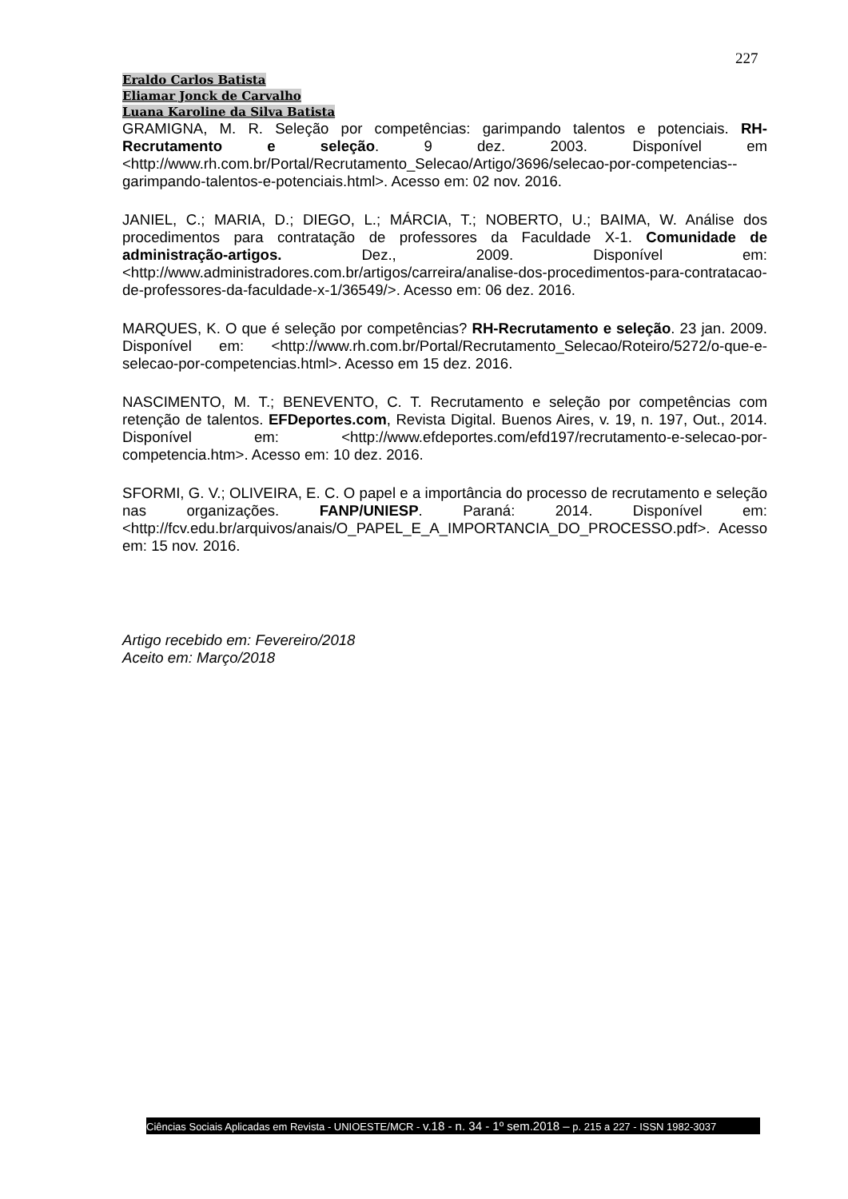227
Eraldo Carlos Batista
Eliamar Jonck de Carvalho
Luana Karoline da Silva Batista
GRAMIGNA, M. R. Seleção por competências: garimpando talentos e potenciais. RH-Recrutamento e seleção. 9 dez. 2003. Disponível em <http://www.rh.com.br/Portal/Recrutamento_Selecao/Artigo/3696/selecao-por-competencias--garimpando-talentos-e-potenciais.html>. Acesso em: 02 nov. 2016.
JANIEL, C.; MARIA, D.; DIEGO, L.; MÁRCIA, T.; NOBERTO, U.; BAIMA, W. Análise dos procedimentos para contratação de professores da Faculdade X-1. Comunidade de administração-artigos. Dez., 2009. Disponível em: <http://www.administradores.com.br/artigos/carreira/analise-dos-procedimentos-para-contratacao-de-professores-da-faculdade-x-1/36549/>. Acesso em: 06 dez. 2016.
MARQUES, K. O que é seleção por competências? RH-Recrutamento e seleção. 23 jan. 2009. Disponível em: <http://www.rh.com.br/Portal/Recrutamento_Selecao/Roteiro/5272/o-que-e-selecao-por-competencias.html>. Acesso em 15 dez. 2016.
NASCIMENTO, M. T.; BENEVENTO, C. T. Recrutamento e seleção por competências com retenção de talentos. EFDeportes.com, Revista Digital. Buenos Aires, v. 19, n. 197, Out., 2014. Disponível em: <http://www.efdeportes.com/efd197/recrutamento-e-selecao-por-competencia.htm>. Acesso em: 10 dez. 2016.
SFORMI, G. V.; OLIVEIRA, E. C. O papel e a importância do processo de recrutamento e seleção nas organizações. FANP/UNIESP. Paraná: 2014. Disponível em: <http://fcv.edu.br/arquivos/anais/O_PAPEL_E_A_IMPORTANCIA_DO_PROCESSO.pdf>. Acesso em: 15 nov. 2016.
Artigo recebido em: Fevereiro/2018
Aceito em: Março/2018
Ciências Sociais Aplicadas em Revista - UNIOESTE/MCR - v.18 - n. 34 - 1º sem.2018 – p. 215 a 227 - ISSN 1982-3037